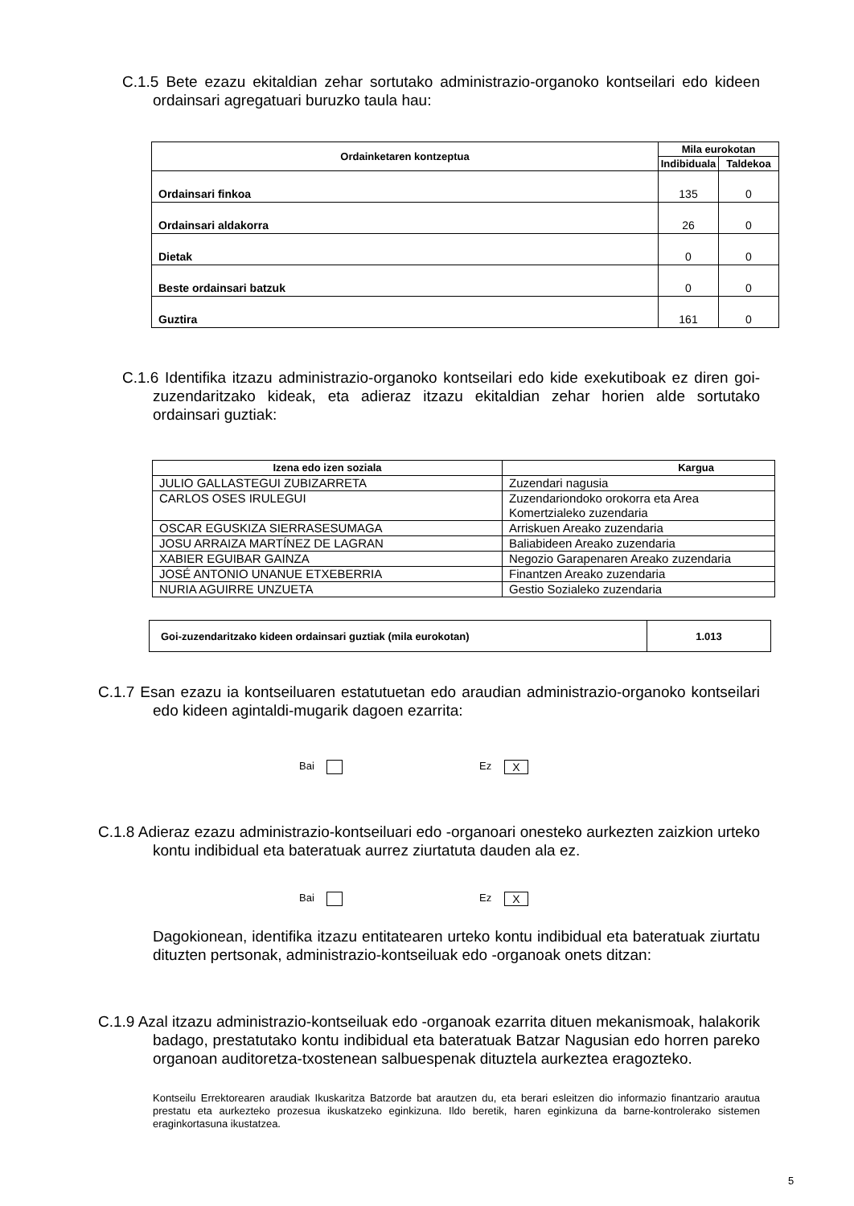C.1.5 Bete ezazu ekitaldian zehar sortutako administrazio-organoko kontseilari edo kideen ordainsari agregatuari buruzko taula hau:
| Ordainketaren kontzeptua | Mila eurokotan | |
| --- | --- | --- |
| | Indibiduala | Taldekoa |
| Ordainsari finkoa | 135 | 0 |
| Ordainsari aldakorra | 26 | 0 |
| Dietak | 0 | 0 |
| Beste ordainsari batzuk | 0 | 0 |
| Guztira | 161 | 0 |
C.1.6 Identifika itzazu administrazio-organoko kontseilari edo kide exekutiboak ez diren goi-zuzendaritzako kideak, eta adieraz itzazu ekitaldian zehar horien alde sortutako ordainsari guztiak:
| Izena edo izen soziala | Kargua |
| --- | --- |
| JULIO GALLASTEGUI ZUBIZARRETA | Zuzendari nagusia |
| CARLOS OSES IRULEGUI | Zuzendariondoko orokorra eta Area Komertzialeko zuzendaria |
| OSCAR EGUSKIZA SIERRASESUMAGA | Arriskuen Areako zuzendaria |
| JOSU ARRAIZA MARTÍNEZ DE LAGRAN | Baliabideen Areako zuzendaria |
| XABIER EGUIBAR GAINZA | Negozio Garapenaren Areako zuzendaria |
| JOSÉ ANTONIO UNANUE ETXEBERRIA | Finantzen Areako zuzendaria |
| NURIA AGUIRRE UNZUETA | Gestio Sozialeko zuzendaria |
| Goi-zuzendaritzako kideen ordainsari guztiak (mila eurokotan) | 1.013 |
C.1.7 Esan ezazu ia kontseiluaren estatutuetan edo araudian administrazio-organoko kontseilari edo kideen agintaldi-mugarik dagoen ezarrita:
Bai Ez X
C.1.8 Adieraz ezazu administrazio-kontseiluari edo -organoari onesteko aurkezten zaizkion urteko kontu indibidual eta bateratuak aurrez ziurtatuta dauden ala ez.
Bai Ez X
Dagokionean, identifika itzazu entitatearen urteko kontu indibidual eta bateratuak ziurtatu dituzten pertsonak, administrazio-kontseiluak edo -organoak onets ditzan:
C.1.9 Azal itzazu administrazio-kontseiluak edo -organoak ezarrita dituen mekanismoak, halakorik badago, prestatutako kontu indibidual eta bateratuak Batzar Nagusian edo horren pareko organoan auditoretza-txostenean salbuespenak dituztela aurkeztea eragozteko.
Kontseilu Errektorearen araudiak Ikuskaritza Batzorde bat arautzen du, eta berari esleitzen dio informazio finantzario arautua prestatu eta aurkezteko prozesua ikuskatzeko eginkizuna. Ildo beretik, haren eginkizuna da barne-kontrolerako sistemen eraginkortasuna ikustatzea.
5